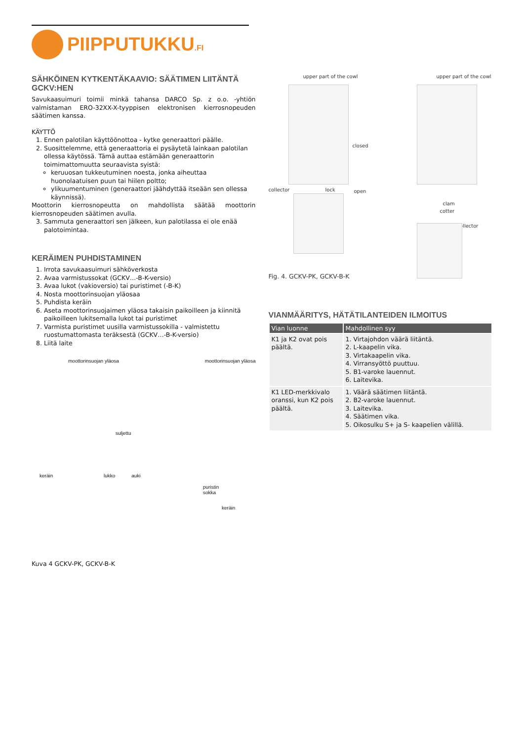PIIPPUTUKKU.FI
SÄHKÖINEN KYTKENTÄKAAVIO: SÄÄTIMEN LIITÄNTÄ GCKV:HEN
Savukaasuimuri toimii minkä tahansa DARCO Sp. z o.o. -yhtiön valmistaman ERO-32XX-X-tyyppisen elektronisen kierrosnopeuden säätimen kanssa.
KÄYTTÖ
1. Ennen palotilan käyttöönottoa - kytke generaattori päälle.
2. Suosittelemme, että generaattoria ei pysäytetä lainkaan palotilan ollessa käytössä. Tämä auttaa estämään generaattorin toimimattomuutta seuraavista syistä:
keruuosan tukkeutuminen noesta, jonka aiheuttaa huonolaatuisen puun tai hiilen poltto;
ylikuumentuminen (generaattori jäähdyttää itseään sen ollessa käynnissä).
Moottorin kierrosnopeutta on mahdollista säätää moottorin kierrosnopeuden säätimen avulla.
3. Sammuta generaattori sen jälkeen, kun palotilassa ei ole enää palotoimintaa.
KERÄIMEN PUHDISTAMINEN
1. Irrota savukaasuimuri sähköverkosta
2. Avaa varmistussokat (GCKV…-B-K-versio)
3. Avaa lukot (vakioversio) tai puristimet (-B-K)
4. Nosta moottorinsuojan yläosaa
5. Puhdista keräin
6. Aseta moottorinsuojaimen yläosa takaisin paikoilleen ja kiinnitä paikoilleen lukitsemalla lukot tai puristimet
7. Varmista puristimet uusilla varmistussokilla - valmistettu ruostumattomasta teräksestä (GCKV…-B-K-versio)
8. Liitä laite
moottorinsuojan yläosa moottorinsuojan yläosa
suljettu
keräin lukko auki
puristin
sokka
keräin
Kuva 4 GCKV-PK, GCKV-B-K
upper part of the cowl upper part of the cowl
closed
collector lock open
clam
cotter
collector
Fig. 4. GCKV-PK, GCKV-B-K
VIANMÄÄRITYS, HÄTÄTILANTEIDEN ILMOITUS
| Vian luonne | Mahdollinen syy |
| --- | --- |
| K1 ja K2 ovat pois päältä. | 1. Virtajohdon väärä liitäntä. 2. L-kaapelin vika. 3. Virtakaapelin vika. 4. Virransyöttö puuttuu. 5. B1-varoke lauennut. 6. Laitevika. |
| K1 LED-merkkivalo oranssi, kun K2 pois päältä. | 1. Väärä säätimen liitäntä. 2. B2-varoke lauennut. 3. Laitevika. 4. Säätimen vika. 5. Oikosulku S+ ja S- kaapelien välillä. |